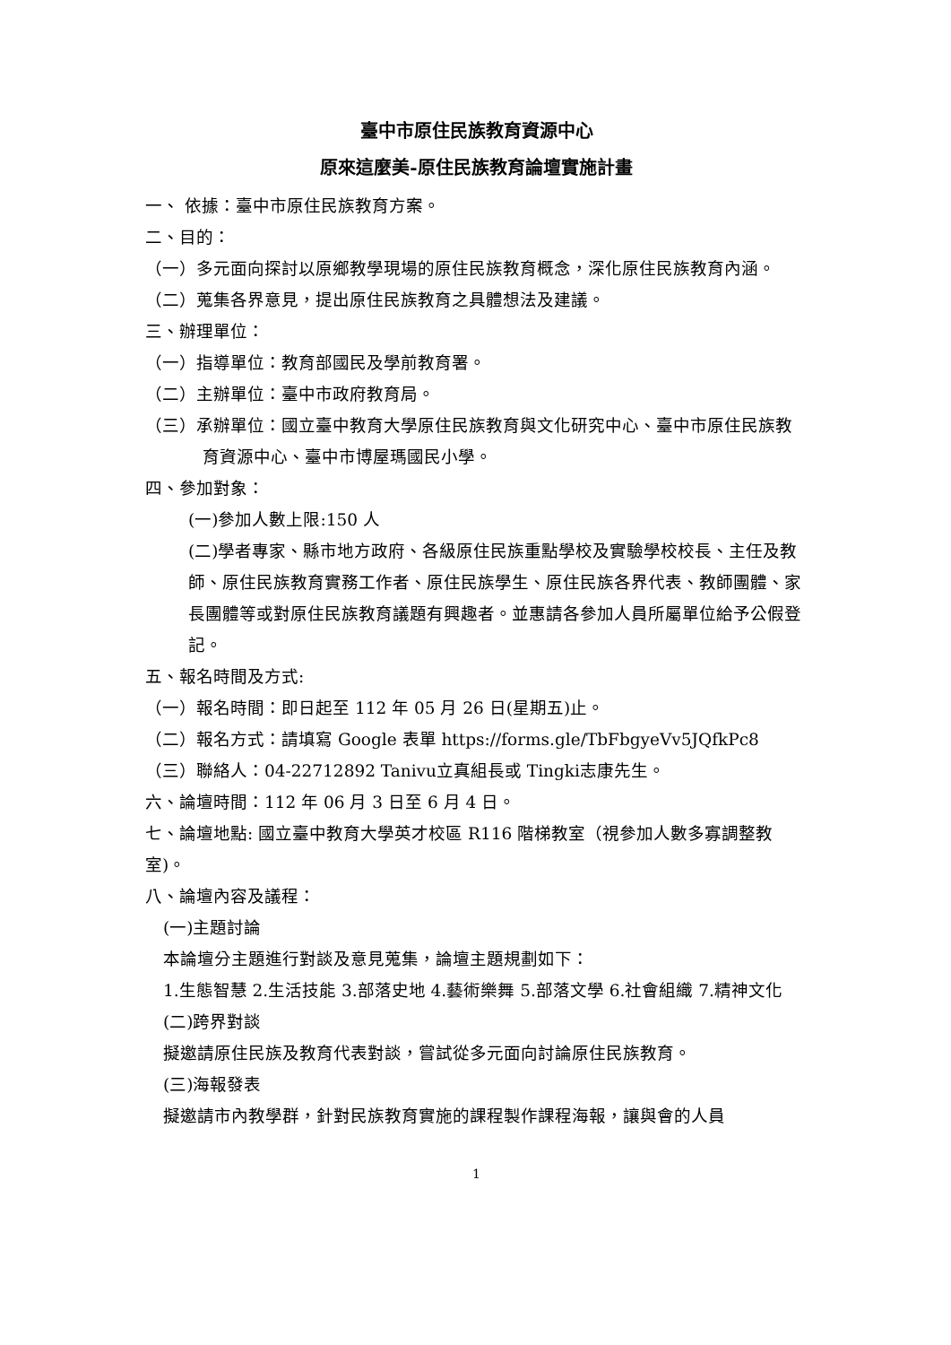臺中市原住民族教育資源中心
原來這麼美-原住民族教育論壇實施計畫
一、 依據：臺中市原住民族教育方案。
二、目的：
（一）多元面向探討以原鄉教學現場的原住民族教育概念，深化原住民族教育內涵。
（二）蒐集各界意見，提出原住民族教育之具體想法及建議。
三、辦理單位：
（一）指導單位：教育部國民及學前教育署。
（二）主辦單位：臺中市政府教育局。
（三）承辦單位：國立臺中教育大學原住民族教育與文化研究中心、臺中市原住民族教育資源中心、臺中市博屋瑪國民小學。
四、參加對象：
(一)參加人數上限:150 人
(二)學者專家、縣市地方政府、各級原住民族重點學校及實驗學校校長、主任及教師、原住民族教育實務工作者、原住民族學生、原住民族各界代表、教師團體、家長團體等或對原住民族教育議題有興趣者。並惠請各參加人員所屬單位給予公假登記。
五、報名時間及方式:
（一）報名時間：即日起至 112 年 05 月 26 日(星期五)止。
（二）報名方式：請填寫 Google 表單 https://forms.gle/TbFbgyeVv5JQfkPc8
（三）聯絡人：04-22712892 Tanivu立真組長或 Tingki志康先生。
六、論壇時間：112 年 06 月 3 日至 6 月 4 日。
七、論壇地點: 國立臺中教育大學英才校區 R116 階梯教室（視參加人數多寡調整教室)。
八、論壇內容及議程：
(一)主題討論
本論壇分主題進行對談及意見蒐集，論壇主題規劃如下：
1.生態智慧 2.生活技能 3.部落史地 4.藝術樂舞 5.部落文學 6.社會組織 7.精神文化
(二)跨界對談
擬邀請原住民族及教育代表對談，嘗試從多元面向討論原住民族教育。
(三)海報發表
擬邀請市內教學群，針對民族教育實施的課程製作課程海報，讓與會的人員
1